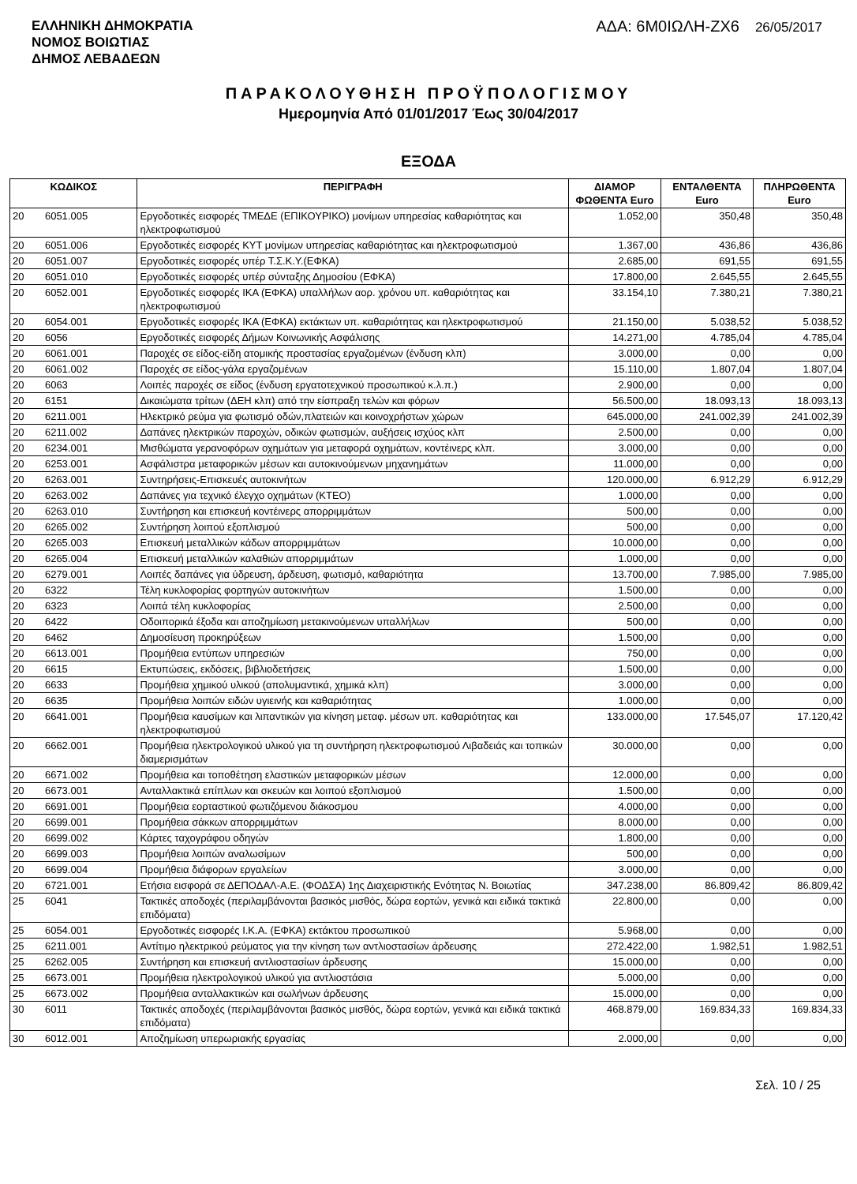ΕΛΛΗΝΙΚΗ ΔΗΜΟΚΡΑΤΙΑ
ΝΟΜΟΣ ΒΟΙΩΤΙΑΣ
ΔΗΜΟΣ ΛΕΒΑΔΕΩΝ
ΑΔΑ: 6Μ0ΙΩΛΗ-ΖΧ6 26/05/2017
ΠΑΡΑΚΟΛΟΥΘΗΣΗ ΠΡΟΫΠΟΛΟΓΙΣΜΟΥ
Ημερομηνία Από 01/01/2017 Έως 30/04/2017
ΕΞΟΔΑ
| ΚΩΔΙΚΟΣ | | ΠΕΡΙΓΡΑΦΗ | ΔΙΑΜΟΡ ΦΩΘΕΝΤΑ Euro | ΕΝΤΑΛΘΕΝΤΑ Euro | ΠΛΗΡΩΘΕΝΤΑ Euro |
| --- | --- | --- | --- | --- | --- |
| 20 | 6051.005 | Εργοδοτικές εισφορές ΤΜΕΔΕ (ΕΠΙΚΟΥΡΙΚΟ) μονίμων υπηρεσίας καθαριότητας και ηλεκτροφωτισμού | 1.052,00 | 350,48 | 350,48 |
| 20 | 6051.006 | Εργοδοτικές εισφορές ΚΥΤ μονίμων υπηρεσίας καθαριότητας και ηλεκτροφωτισμού | 1.367,00 | 436,86 | 436,86 |
| 20 | 6051.007 | Εργοδοτικές εισφορές υπέρ Τ.Σ.Κ.Υ.(ΕΦΚΑ) | 2.685,00 | 691,55 | 691,55 |
| 20 | 6051.010 | Εργοδοτικές εισφορές υπέρ σύνταξης Δημοσίου (ΕΦΚΑ) | 17.800,00 | 2.645,55 | 2.645,55 |
| 20 | 6052.001 | Εργοδοτικές εισφορές ΙΚΑ (ΕΦΚΑ) υπαλλήλων αορ. χρόνου υπ. καθαριότητας και ηλεκτροφωτισμού | 33.154,10 | 7.380,21 | 7.380,21 |
| 20 | 6054.001 | Εργοδοτικές εισφορές ΙΚΑ (ΕΦΚΑ) εκτάκτων υπ. καθαριότητας και ηλεκτροφωτισμού | 21.150,00 | 5.038,52 | 5.038,52 |
| 20 | 6056 | Εργοδοτικές εισφορές Δήμων Κοινωνικής Ασφάλισης | 14.271,00 | 4.785,04 | 4.785,04 |
| 20 | 6061.001 | Παροχές σε είδος-είδη ατομικής προστασίας εργαζομένων (ένδυση κλπ) | 3.000,00 | 0,00 | 0,00 |
| 20 | 6061.002 | Παροχές σε είδος-γάλα εργαζομένων | 15.110,00 | 1.807,04 | 1.807,04 |
| 20 | 6063 | Λοιπές παροχές σε είδος (ένδυση εργατοτεχνικού προσωπικού κ.λ.π.) | 2.900,00 | 0,00 | 0,00 |
| 20 | 6151 | Δικαιώματα τρίτων (ΔΕΗ κλπ) από την είσπραξη τελών και φόρων | 56.500,00 | 18.093,13 | 18.093,13 |
| 20 | 6211.001 | Ηλεκτρικό ρεύμα για φωτισμό οδών,πλατειών και κοινοχρήστων χώρων | 645.000,00 | 241.002,39 | 241.002,39 |
| 20 | 6211.002 | Δαπάνες ηλεκτρικών παροχών, οδικών φωτισμών, αυξήσεις ισχύος κλπ | 2.500,00 | 0,00 | 0,00 |
| 20 | 6234.001 | Μισθώματα γερανοφόρων οχημάτων για μεταφορά οχημάτων, κοντέινερς κλπ. | 3.000,00 | 0,00 | 0,00 |
| 20 | 6253.001 | Ασφάλιστρα μεταφορικών μέσων και αυτοκινούμενων μηχανημάτων | 11.000,00 | 0,00 | 0,00 |
| 20 | 6263.001 | Συντηρήσεις-Επισκευές αυτοκινήτων | 120.000,00 | 6.912,29 | 6.912,29 |
| 20 | 6263.002 | Δαπάνες για τεχνικό έλεγχο οχημάτων (ΚΤΕΟ) | 1.000,00 | 0,00 | 0,00 |
| 20 | 6263.010 | Συντήρηση και επισκευή κοντέινερς απορριμμάτων | 500,00 | 0,00 | 0,00 |
| 20 | 6265.002 | Συντήρηση λοιπού εξοπλισμού | 500,00 | 0,00 | 0,00 |
| 20 | 6265.003 | Επισκευή μεταλλικών κάδων απορριμμάτων | 10.000,00 | 0,00 | 0,00 |
| 20 | 6265.004 | Επισκευή μεταλλικών καλαθιών απορριμμάτων | 1.000,00 | 0,00 | 0,00 |
| 20 | 6279.001 | Λοιπές δαπάνες για ύδρευση, άρδευση, φωτισμό, καθαριότητα | 13.700,00 | 7.985,00 | 7.985,00 |
| 20 | 6322 | Τέλη κυκλοφορίας φορτηγών αυτοκινήτων | 1.500,00 | 0,00 | 0,00 |
| 20 | 6323 | Λοιπά τέλη κυκλοφορίας | 2.500,00 | 0,00 | 0,00 |
| 20 | 6422 | Οδοιπορικά έξοδα και αποζημίωση μετακινούμενων υπαλλήλων | 500,00 | 0,00 | 0,00 |
| 20 | 6462 | Δημοσίευση προκηρύξεων | 1.500,00 | 0,00 | 0,00 |
| 20 | 6613.001 | Προμήθεια εντύπων υπηρεσιών | 750,00 | 0,00 | 0,00 |
| 20 | 6615 | Εκτυπώσεις, εκδόσεις, βιβλιοδετήσεις | 1.500,00 | 0,00 | 0,00 |
| 20 | 6633 | Προμήθεια χημικού υλικού (απολυμαντικά, χημικά κλπ) | 3.000,00 | 0,00 | 0,00 |
| 20 | 6635 | Προμήθεια λοιπών ειδών υγιεινής και καθαριότητας | 1.000,00 | 0,00 | 0,00 |
| 20 | 6641.001 | Προμήθεια καυσίμων και λιπαντικών για κίνηση μεταφ. μέσων υπ. καθαριότητας και ηλεκτροφωτισμού | 133.000,00 | 17.545,07 | 17.120,42 |
| 20 | 6662.001 | Προμήθεια ηλεκτρολογικού υλικού για τη συντήρηση ηλεκτροφωτισμού Λιβαδειάς και τοπικών διαμερισμάτων | 30.000,00 | 0,00 | 0,00 |
| 20 | 6671.002 | Προμήθεια και τοποθέτηση ελαστικών μεταφορικών μέσων | 12.000,00 | 0,00 | 0,00 |
| 20 | 6673.001 | Ανταλλακτικά επίπλων και σκευών και λοιπού εξοπλισμού | 1.500,00 | 0,00 | 0,00 |
| 20 | 6691.001 | Προμήθεια εορταστικού φωτιζόμενου διάκοσμου | 4.000,00 | 0,00 | 0,00 |
| 20 | 6699.001 | Προμήθεια σάκκων απορριμμάτων | 8.000,00 | 0,00 | 0,00 |
| 20 | 6699.002 | Κάρτες ταχογράφου οδηγών | 1.800,00 | 0,00 | 0,00 |
| 20 | 6699.003 | Προμήθεια λοιπών αναλωσίμων | 500,00 | 0,00 | 0,00 |
| 20 | 6699.004 | Προμήθεια διάφορων εργαλείων | 3.000,00 | 0,00 | 0,00 |
| 20 | 6721.001 | Ετήσια εισφορά σε ΔΕΠΟΔΑΛ-Α.Ε. (ΦΟΔΣΑ) 1ης Διαχειριστικής Ενότητας Ν. Βοιωτίας | 347.238,00 | 86.809,42 | 86.809,42 |
| 25 | 6041 | Τακτικές αποδοχές (περιλαμβάνονται βασικός μισθός, δώρα εορτών, γενικά και ειδικά τακτικά επιδόματα) | 22.800,00 | 0,00 | 0,00 |
| 25 | 6054.001 | Εργοδοτικές εισφορές Ι.Κ.Α. (ΕΦΚΑ) εκτάκτου προσωπικού | 5.968,00 | 0,00 | 0,00 |
| 25 | 6211.001 | Αντίτιμο ηλεκτρικού ρεύματος για την κίνηση των αντλιοστασίων άρδευσης | 272.422,00 | 1.982,51 | 1.982,51 |
| 25 | 6262.005 | Συντήρηση και επισκευή αντλιοστασίων άρδευσης | 15.000,00 | 0,00 | 0,00 |
| 25 | 6673.001 | Προμήθεια ηλεκτρολογικού υλικού για αντλιοστάσια | 5.000,00 | 0,00 | 0,00 |
| 25 | 6673.002 | Προμήθεια ανταλλακτικών και σωλήνων άρδευσης | 15.000,00 | 0,00 | 0,00 |
| 30 | 6011 | Τακτικές αποδοχές (περιλαμβάνονται βασικός μισθός, δώρα εορτών, γενικά και ειδικά τακτικά επιδόματα) | 468.879,00 | 169.834,33 | 169.834,33 |
| 30 | 6012.001 | Αποζημίωση υπερωριακής εργασίας | 2.000,00 | 0,00 | 0,00 |
Σελ. 10 / 25